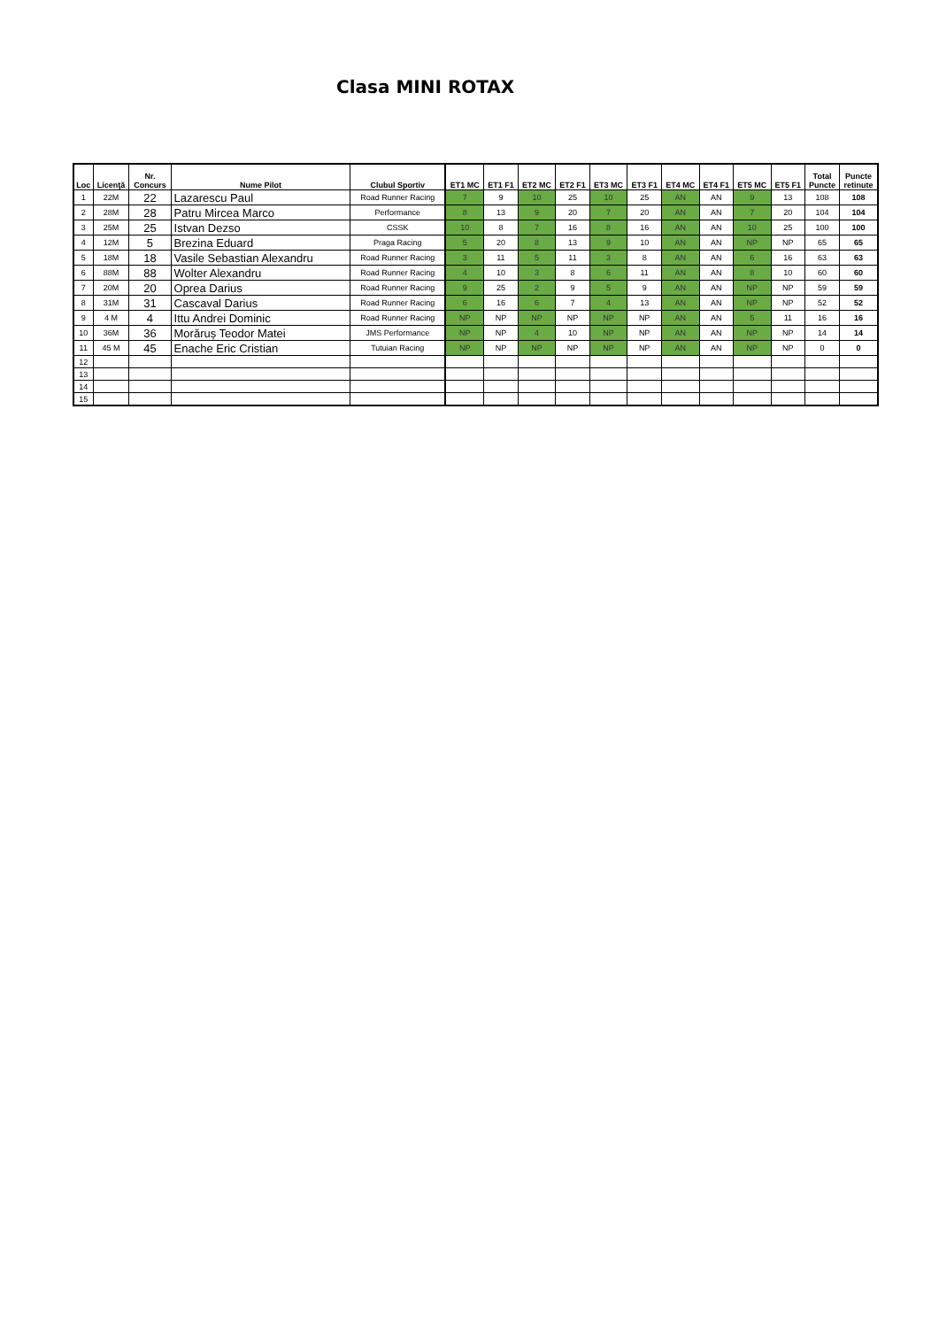Clasa MINI ROTAX
| Loc | Licenţă | Nr. Concurs | Nume Pilot | Clubul Sportiv | | ET1 MC | ET1 F1 | ET2 MC | ET2 F1 | ET3 MC | ET3 F1 | ET4 MC | ET4 F1 | ET5 MC | ET5 F1 | Total Puncte | Puncte retinute |
| --- | --- | --- | --- | --- | --- | --- | --- | --- | --- | --- | --- | --- | --- | --- | --- | --- | --- |
| 1 | 22M | 22 | Lazarescu Paul | Road Runner Racing | | 7 | 9 | 10 | 25 | 10 | 25 | AN | AN | 9 | 13 | 108 | 108 |
| 2 | 28M | 28 | Patru Mircea Marco | Performance | | 8 | 13 | 9 | 20 | 7 | 20 | AN | AN | 7 | 20 | 104 | 104 |
| 3 | 25M | 25 | Istvan Dezso | CSSK | | 10 | 8 | 7 | 16 | 8 | 16 | AN | AN | 10 | 25 | 100 | 100 |
| 4 | 12M | 5 | Brezina Eduard | Praga Racing | | 5 | 20 | 8 | 13 | 9 | 10 | AN | AN | NP | NP | 65 | 65 |
| 5 | 18M | 18 | Vasile Sebastian Alexandru | Road Runner Racing | | 3 | 11 | 5 | 11 | 3 | 8 | AN | AN | 6 | 16 | 63 | 63 |
| 6 | 88M | 88 | Wolter Alexandru | Road Runner Racing | | 4 | 10 | 3 | 8 | 6 | 11 | AN | AN | 8 | 10 | 60 | 60 |
| 7 | 20M | 20 | Oprea Darius | Road Runner Racing | | 9 | 25 | 2 | 9 | 5 | 9 | AN | AN | NP | NP | 59 | 59 |
| 8 | 31M | 31 | Cascaval Darius | Road Runner Racing | | 6 | 16 | 6 | 7 | 4 | 13 | AN | AN | NP | NP | 52 | 52 |
| 9 | 4 M | 4 | Ittu Andrei Dominic | Road Runner Racing | | NP | NP | NP | NP | NP | NP | AN | AN | 5 | 11 | 16 | 16 |
| 10 | 36M | 36 | Morăruș Teodor Matei | JMS Performance | | NP | NP | 4 | 10 | NP | NP | AN | AN | NP | NP | 14 | 14 |
| 11 | 45 M | 45 | Enache Eric Cristian | Tutuian Racing | | NP | NP | NP | NP | NP | NP | AN | AN | NP | NP | 0 | 0 |
| 12 | | | | | | | | | | | | | | | | | |
| 13 | | | | | | | | | | | | | | | | | |
| 14 | | | | | | | | | | | | | | | | | |
| 15 | | | | | | | | | | | | | | | | | |